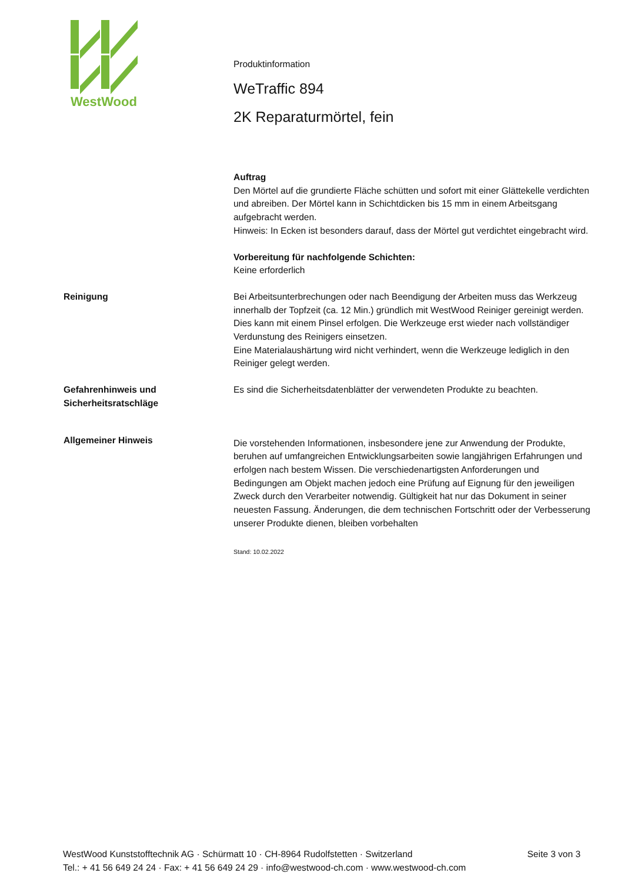WestWood
Produktinformation
WeTraffic 894
2K Reparaturmörtel, fein
Auftrag
Den Mörtel auf die grundierte Fläche schütten und sofort mit einer Glättekelle verdichten und abreiben. Der Mörtel kann in Schichtdicken bis 15 mm in einem Arbeitsgang aufgebracht werden.
Hinweis: In Ecken ist besonders darauf, dass der Mörtel gut verdichtet eingebracht wird.
Vorbereitung für nachfolgende Schichten:
Keine erforderlich
Reinigung Bei Arbeitsunterbrechungen oder nach Beendigung der Arbeiten muss das Werkzeug innerhalb der Topfzeit (ca. 12 Min.) gründlich mit WestWood Reiniger gereinigt werden. Dies kann mit einem Pinsel erfolgen. Die Werkzeuge erst wieder nach vollständiger Verdunstung des Reinigers einsetzen.
Eine Materialaushärtung wird nicht verhindert, wenn die Werkzeuge lediglich in den Reiniger gelegt werden.
Gefahrenhinweis und Sicherheitsratschläge
Es sind die Sicherheitsdatenblätter der verwendeten Produkte zu beachten.
Allgemeiner Hinweis
Die vorstehenden Informationen, insbesondere jene zur Anwendung der Produkte, beruhen auf umfangreichen Entwicklungsarbeiten sowie langjährigen Erfahrungen und erfolgen nach bestem Wissen. Die verschiedenartigsten Anforderungen und Bedingungen am Objekt machen jedoch eine Prüfung auf Eignung für den jeweiligen Zweck durch den Verarbeiter notwendig. Gültigkeit hat nur das Dokument in seiner neuesten Fassung. Änderungen, die dem technischen Fortschritt oder der Verbesserung unserer Produkte dienen, bleiben vorbehalten
Stand: 10.02.2022
WestWood Kunststofftechnik AG · Schürmatt 10 · CH-8964 Rudolfstetten · Switzerland
Tel.: + 41 56 649 24 24 · Fax: + 41 56 649 24 29 · info@westwood-ch.com · www.westwood-ch.com
Seite 3 von 3